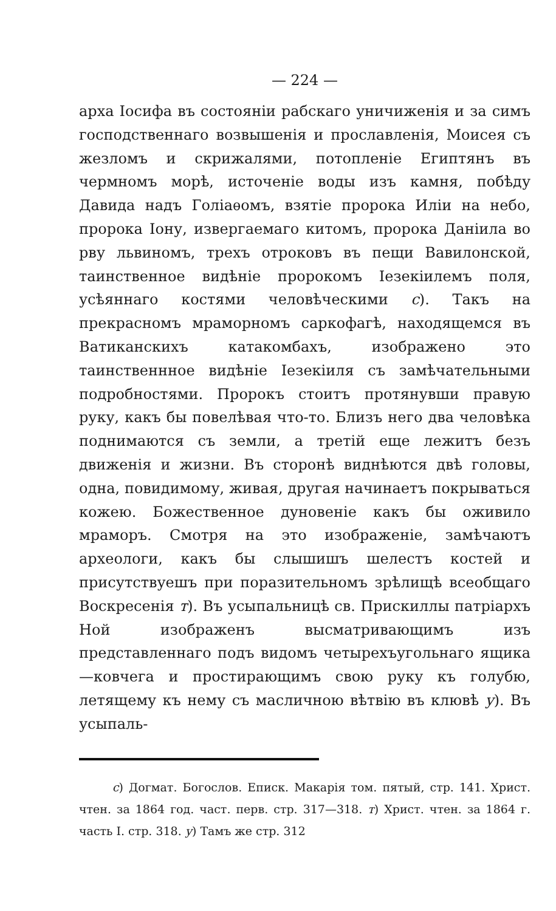— 224 —
арха Іосифа въ состояніи рабскаго уничиженія и за симъ господственнаго возвышенія и прославленія, Моисея съ жезломъ и скрижалями, потопленіе Египтянъ въ чермномъ морѣ, источеніе воды изъ камня, побѣду Давида надъ Голіаѳомъ, взятіе пророка Иліи на небо, пророка Іону, извергаемаго китомъ, пророка Даніила во рву львиномъ, трехъ отроковъ въ пещи Вавилонской, таинственное видѣніе пророкомъ Іезекіилемъ поля, усѣяннаго костями человѣческими с). Такъ на прекрасномъ мраморномъ саркофагѣ, находящемся въ Ватиканскихъ катакомбахъ, изображено это таинственнное видѣніе Іезекіиля съ замѣчательными подробностями. Пророкъ стоитъ протянувши правую руку, какъ бы повелѣвая что-то. Близъ него два человѣка поднимаются съ земли, а третій еще лежитъ безъ движенія и жизни. Въ сторонѣ виднѣются двѣ головы, одна, повидимому, живая, другая начинаетъ покрываться кожею. Божественное дуновеніе какъ бы оживило мраморъ. Смотря на это изображеніе, замѣчаютъ археологи, какъ бы слышишъ шелестъ костей и присутствуешъ при поразительномъ зрѣлищѣ всеобщаго Воскресенія т). Въ усыпальницѣ св. Прискиллы патріархъ Ной изображенъ высматривающимъ изъ представленнаго подъ видомъ четырехъугольнаго ящика—ковчега и простирающимъ свою руку къ голубю, летящему къ нему съ масличною вѣтвію въ клювѣ у). Въ усыпаль-
с) Догмат. Богослов. Еписк. Макарія том. пятый, стр. 141. Христ. чтен. за 1864 год. част. перв. стр. 317—318. т) Христ. чтен. за 1864 г. часть I. стр. 318. у) Тамъ же стр. 312